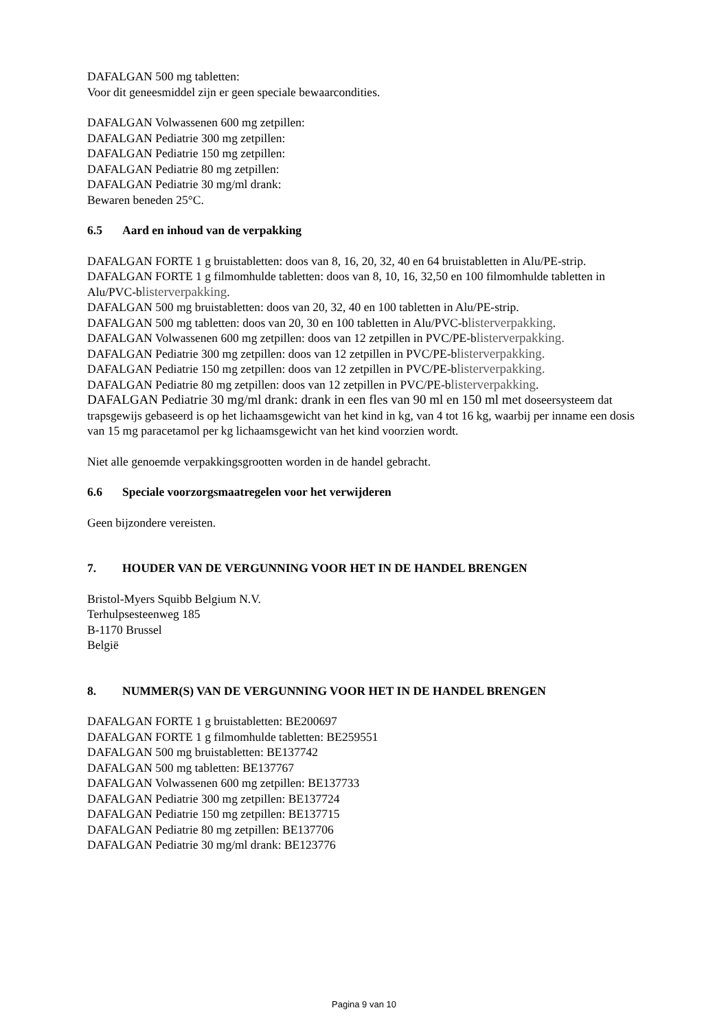DAFALGAN 500 mg tabletten:
Voor dit geneesmiddel zijn er geen speciale bewaarcondities.
DAFALGAN Volwassenen 600 mg zetpillen:
DAFALGAN Pediatrie 300 mg zetpillen:
DAFALGAN Pediatrie 150 mg zetpillen:
DAFALGAN Pediatrie 80 mg zetpillen:
DAFALGAN Pediatrie 30 mg/ml drank:
Bewaren beneden 25°C.
6.5 Aard en inhoud van de verpakking
DAFALGAN FORTE 1 g bruistabletten: doos van 8, 16, 20, 32, 40 en 64 bruistabletten in Alu/PE-strip.
DAFALGAN FORTE 1 g filmomhulde tabletten: doos van 8, 10, 16, 32,50 en 100 filmomhulde tabletten in Alu/PVC-blisterverpakking.
DAFALGAN 500 mg bruistabletten: doos van 20, 32, 40 en 100 tabletten in Alu/PE-strip.
DAFALGAN 500 mg tabletten: doos van 20, 30 en 100 tabletten in Alu/PVC-blisterverpakking.
DAFALGAN Volwassenen 600 mg zetpillen: doos van 12 zetpillen in PVC/PE-blisterverpakking.
DAFALGAN Pediatrie 300 mg zetpillen: doos van 12 zetpillen in PVC/PE-blisterverpakking.
DAFALGAN Pediatrie 150 mg zetpillen: doos van 12 zetpillen in PVC/PE-blisterverpakking.
DAFALGAN Pediatrie 80 mg zetpillen: doos van 12 zetpillen in PVC/PE-blisterverpakking.
DAFALGAN Pediatrie 30 mg/ml drank: drank in een fles van 90 ml en 150 ml met doseersysteem dat trapsgewijs gebaseerd is op het lichaamsgewicht van het kind in kg, van 4 tot 16 kg, waarbij per inname een dosis van 15 mg paracetamol per kg lichaamsgewicht van het kind voorzien wordt.
Niet alle genoemde verpakkingsgrootten worden in de handel gebracht.
6.6 Speciale voorzorgsmaatregelen voor het verwijderen
Geen bijzondere vereisten.
7. HOUDER VAN DE VERGUNNING VOOR HET IN DE HANDEL BRENGEN
Bristol-Myers Squibb Belgium N.V.
Terhulpsesteenweg 185
B-1170 Brussel
België
8. NUMMER(S) VAN DE VERGUNNING VOOR HET IN DE HANDEL BRENGEN
DAFALGAN FORTE 1 g bruistabletten: BE200697
DAFALGAN FORTE 1 g filmomhulde tabletten: BE259551
DAFALGAN 500 mg bruistabletten: BE137742
DAFALGAN 500 mg tabletten: BE137767
DAFALGAN Volwassenen 600 mg zetpillen: BE137733
DAFALGAN Pediatrie 300 mg zetpillen: BE137724
DAFALGAN Pediatrie 150 mg zetpillen: BE137715
DAFALGAN Pediatrie 80 mg zetpillen: BE137706
DAFALGAN Pediatrie 30 mg/ml drank: BE123776
Pagina 9 van 10